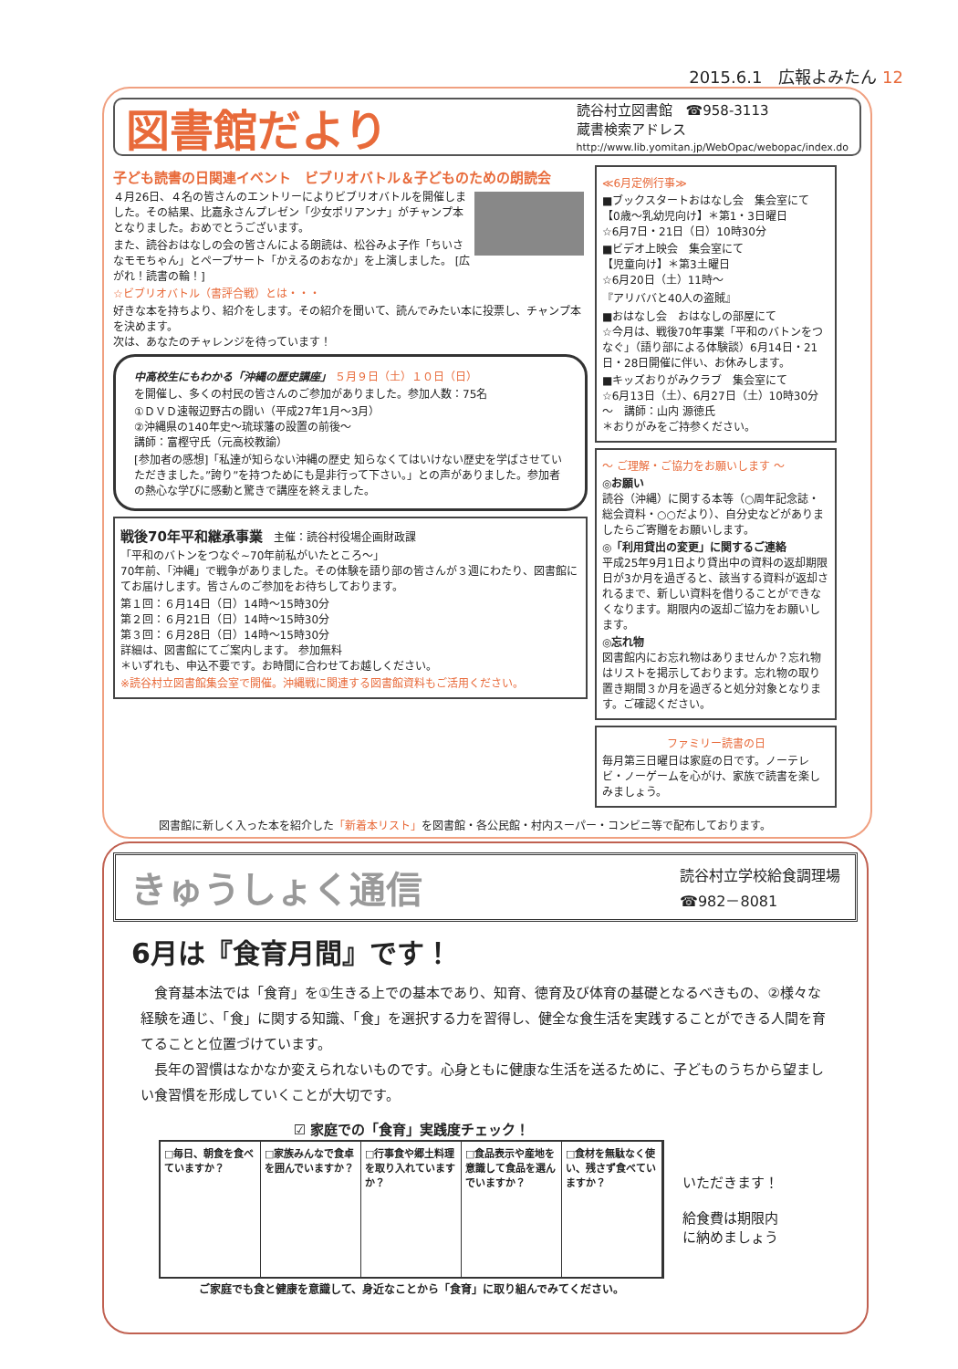2015.6.1　広報よみたん 12
図書館だより
読谷村立図書館　☎958-3113
蔵書検索アドレス
http://www.lib.yomitan.jp/WebOpac/webopac/index.do
子ども読書の日関連イベント　ビブリオバトル＆子どものための朗読会
４月26日、４名の皆さんのエントリーによりビブリオバトルを開催しました。その結果、比嘉永さんプレゼン「少女ポリアンナ」がチャンプ本となりました。おめでとうございます。
また、読谷おはなしの会の皆さんによる朗読は、松谷みよ子作「ちいさなモモちゃん」とペープサート「かえるのおなか」を上演しました。 [広がれ！読書の輪！]
☆ビブリオバトル（書評合戦）とは・・・
好きな本を持ちより、紹介をします。その紹介を聞いて、読んでみたい本に投票し、チャンプ本を決めます。
次は、あなたのチャレンジを待っています！
中高校生にもわかる「沖縄の歴史講座」 ５月９日（土）１０日（日）
を開催し、多くの村民の皆さんのご参加がありました。参加人数：75名
①ＤＶＤ速報辺野古の闘い（平成27年1月～3月）
②沖縄県の140年史～琉球藩の設置の前後～
講師：富樫守氏（元高校教諭）
[参加者の感想]「私達が知らない沖縄の歴史 知らなくてはいけない歴史を学ばさせていただきました。”誇り”を持つためにも是非行って下さい。」との声がありました。参加者の熱心な学びに感動と驚きで講座を終えました。
戦後70年平和継承事業　主催：読谷村役場企画財政課
「平和のバトンをつなぐ~70年前私がいたところ～」
70年前、「沖縄」で戦争がありました。その体験を語り部の皆さんが３週にわたり、図書館にてお届けします。皆さんのご参加をお待ちしております。
第１回：６月14日（日）14時～15時30分
第２回：６月21日（日）14時～15時30分
第３回：６月28日（日）14時～15時30分
詳細は、図書館にてご案内します。 参加無料
＊いずれも、申込不要です。お時間に合わせてお越しください。
※読谷村立図書館集会室で開催。沖縄戦に関連する図書館資料もご活用ください。
≪6月定例行事≫
■ブックスタートおはなし会　集会室にて
【0歳～乳幼児向け】＊第1・3日曜日
☆6月7日・21日（日）10時30分
■ビデオ上映会　集会室にて
【児童向け】＊第3土曜日
☆6月20日（土）11時～
『アリババと40人の盗賊』
■おはなし会　おはなしの部屋にて
☆今月は、戦後70年事業「平和のバトンをつなぐ」（語り部による体験談）6月14日・21日・28日開催に伴い、お休みします。
■キッズおりがみクラブ　集会室にて
☆6月13日（土）、6月27日（土）10時30分～　講師：山内 源徳氏
＊おりがみをご持参ください。
～ ご理解・ご協力をお願いします ～
◎お願い
読谷（沖縄）に関する本等（○周年記念誌・総会資料・○○だより）、自分史などがありましたらご寄贈をお願いします。
◎「利用貸出の変更」に関するご連絡
平成25年9月1日より貸出中の資料の返却期限日が3か月を過ぎると、該当する資料が返却されるまで、新しい資料を借りることができなくなります。期限内の返却ご協力をお願いします。
◎忘れ物
図書館内にお忘れ物はありませんか？忘れ物はリストを掲示しております。忘れ物の取り置き期間３か月を過ぎると処分対象となります。ご確認ください。
ファミリー読書の日
毎月第三日曜日は家庭の日です。ノーテレビ・ノーゲームを心がけ、家族で読書を楽しみましょう。
図書館に新しく入った本を紹介した「新着本リスト」を図書館・各公民館・村内スーパー・コンビニ等で配布しております。
きゅうしょく通信
読谷村立学校給食調理場
☎982－8081
6月は『食育月間』です！
　食育基本法では「食育」を①生きる上での基本であり、知育、徳育及び体育の基礎となるべきもの、②様々な経験を通じ、「食」に関する知識、「食」を選択する力を習得し、健全な食生活を実践することができる人間を育てることと位置づけています。
　長年の習慣はなかなか変えられないものです。心身ともに健康な生活を送るために、子どものうちから望ましい食習慣を形成していくことが大切です。
☑ 家庭での「食育」実践度チェック！
□毎日、朝食を食べていますか？ □家族みんなで食卓を囲んでいますか？ □行事食や郷土料理を取り入れていますか？
□食品表示や産地を意識して食品を選んでいますか？
□食材を無駄なく使い、残さず食べていますか？
ご家庭でも食と健康を意識して、身近なことから「食育」に取り組んでみてください。
いただきます！
給食費は期限内
に納めましょう